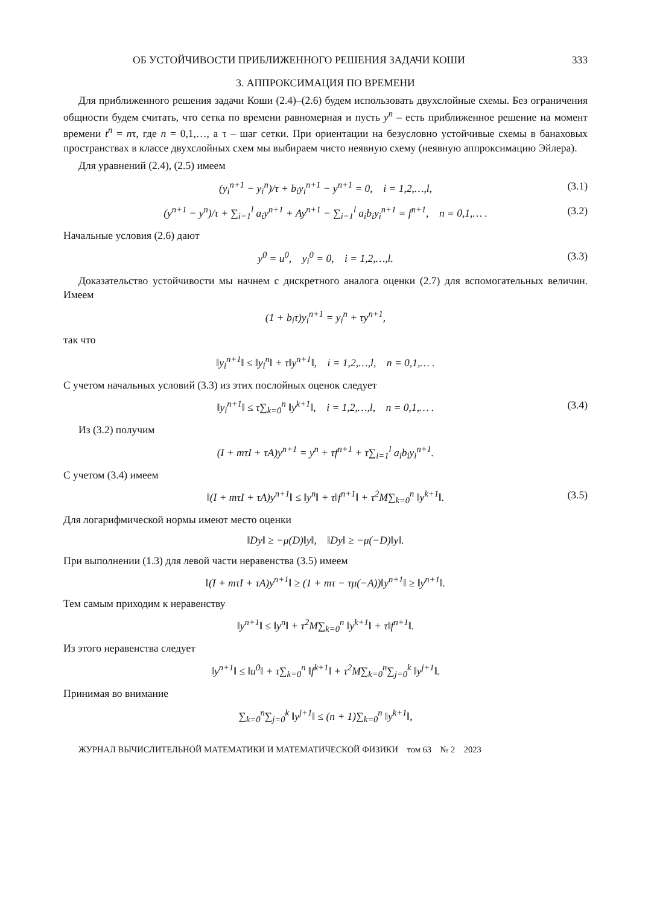ОБ УСТОЙЧИВОСТИ ПРИБЛИЖЕННОГО РЕШЕНИЯ ЗАДАЧИ КОШИ 333
3. АППРОКСИМАЦИЯ ПО ВРЕМЕНИ
Для приближенного решения задачи Коши (2.4)–(2.6) будем использовать двухслойные схемы. Без ограничения общности будем считать, что сетка по времени равномерная и пусть y<sup>n</sup> – есть приближенное решение на момент времени t<sup>n</sup> = nτ, где n = 0,1,…, а τ – шаг сетки. При ориентации на безусловно устойчивые схемы в банаховых пространствах в классе двухслойных схем мы выбираем чисто неявную схему (неявную аппроксимацию Эйлера).
Для уравнений (2.4), (2.5) имеем
(y<sub>i</sub><sup>n+1</sup> − y<sub>i</sub><sup>n</sup>)/τ + b<sub>i</sub>y<sub>i</sub><sup>n+1</sup> − y<sup>n+1</sup> = 0, i = 1,2,…,l, (3.1)
(y<sup>n+1</sup> − y<sup>n</sup>)/τ + ∑<sub>i=1</sub><sup>l</sup> a<sub>i</sub>y<sup>n+1</sup> + Ay<sup>n+1</sup> − ∑<sub>i=1</sub><sup>l</sup> a<sub>i</sub>b<sub>i</sub>y<sub>i</sub><sup>n+1</sup> = f<sup>n+1</sup>, n = 0,1,… . (3.2)
Начальные условия (2.6) дают
y<sup>0</sup> = u<sup>0</sup>, y<sub>i</sub><sup>0</sup> = 0, i = 1,2,…,l. (3.3)
Доказательство устойчивости мы начнем с дискретного аналога оценки (2.7) для вспомогательных величин. Имеем
(1 + b<sub>i</sub>τ)y<sub>i</sub><sup>n+1</sup> = y<sub>i</sub><sup>n</sup> + τy<sup>n+1</sup>,
так что
‖y<sub>i</sub><sup>n+1</sup>‖ ≤ ‖y<sub>i</sub><sup>n</sup>‖ + τ‖y<sup>n+1</sup>‖, i = 1,2,…,l, n = 0,1,… .
С учетом начальных условий (3.3) из этих послойных оценок следует
‖y<sub>i</sub><sup>n+1</sup>‖ ≤ τ∑<sub>k=0</sub><sup>n</sup> ‖y<sup>k+1</sup>‖, i = 1,2,…,l, n = 0,1,… . (3.4)
Из (3.2) получим
(I + mτI + τA)y<sup>n+1</sup> = y<sup>n</sup> + τf<sup>n+1</sup> + τ∑<sub>i=1</sub><sup>l</sup> a<sub>i</sub>b<sub>i</sub>y<sub>i</sub><sup>n+1</sup>.
С учетом (3.4) имеем
‖(I + mτI + τA)y<sup>n+1</sup>‖ ≤ ‖y<sup>n</sup>‖ + τ‖f<sup>n+1</sup>‖ + τ<sup>2</sup>M∑<sub>k=0</sub><sup>n</sup> ‖y<sup>k+1</sup>‖. (3.5)
Для логарифмической нормы имеют место оценки
‖Dy‖ ≥ −μ(D)‖y‖, ‖Dy‖ ≥ −μ(−D)‖y‖.
При выполнении (1.3) для левой части неравенства (3.5) имеем
‖(I + mτI + τA)y<sup>n+1</sup>‖ ≥ (1 + mτ − τμ(−A))‖y<sup>n+1</sup>‖ ≥ ‖y<sup>n+1</sup>‖.
Тем самым приходим к неравенству
‖y<sup>n+1</sup>‖ ≤ ‖y<sup>n</sup>‖ + τ<sup>2</sup>M∑<sub>k=0</sub><sup>n</sup> ‖y<sup>k+1</sup>‖ + τ‖f<sup>n+1</sup>‖.
Из этого неравенства следует
‖y<sup>n+1</sup>‖ ≤ ‖u<sup>0</sup>‖ + τ∑<sub>k=0</sub><sup>n</sup> ‖f<sup>k+1</sup>‖ + τ<sup>2</sup>M∑<sub>k=0</sub><sup>n</sup>∑<sub>j=0</sub><sup>k</sup> ‖y<sup>j+1</sup>‖.
Принимая во внимание
∑<sub>k=0</sub><sup>n</sup>∑<sub>j=0</sub><sup>k</sup> ‖y<sup>j+1</sup>‖ ≤ (n + 1)∑<sub>k=0</sub><sup>n</sup> ‖y<sup>k+1</sup>‖,
ЖУРНАЛ ВЫЧИСЛИТЕЛЬНОЙ МАТЕМАТИКИ И МАТЕМАТИЧЕСКОЙ ФИЗИКИ том 63 № 2 2023